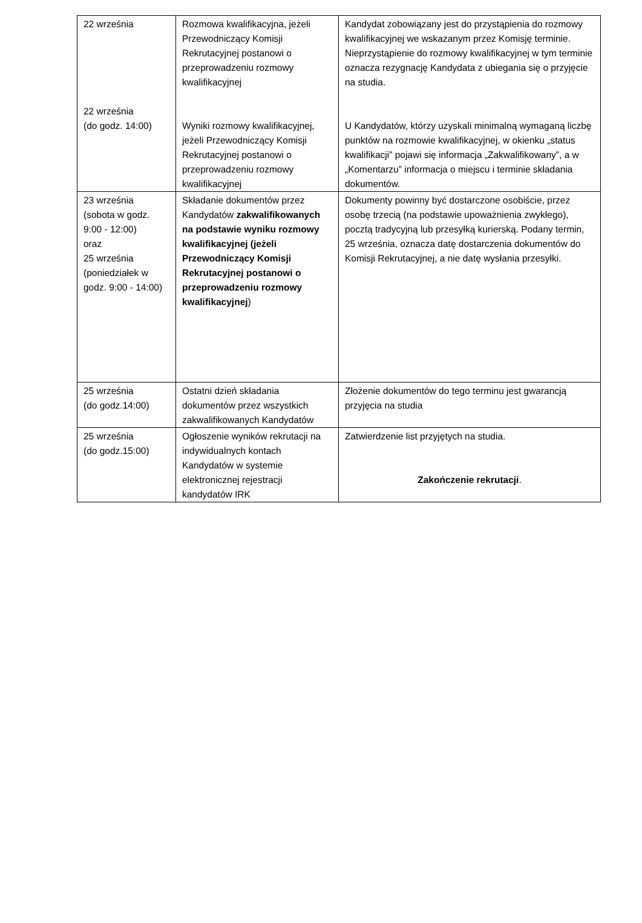| 22 września 22 września (do godz. 14:00) | Rozmowa kwalifikacyjna, jeżeli Przewodniczący Komisji Rekrutacyjnej postanowi o przeprowadzeniu rozmowy kwalifikacyjnej Wyniki rozmowy kwalifikacyjnej, jeżeli Przewodniczący Komisji Rekrutacyjnej postanowi o przeprowadzeniu rozmowy kwalifikacyjnej | Kandydat zobowiązany jest do przystąpienia do rozmowy kwalifikacyjnej we wskazanym przez Komisję terminie. Nieprzystąpienie do rozmowy kwalifikacyjnej w tym terminie oznacza rezygnację Kandydata z ubiegania się o przyjęcie na studia. U Kandydatów, którzy uzyskali minimalną wymaganą liczbę punktów na rozmowie kwalifikacyjnej, w okienku „status kwalifikacji” pojawi się informacja „Zakwalifikowany”, a w „Komentarzu” informacja o miejscu i terminie składania dokumentów. |
| 23 września (sobota w godz. 9:00 - 12:00) oraz 25 września (poniedziałek w godz. 9:00 - 14:00) | Składanie dokumentów przez Kandydatów zakwalifikowanych na podstawie wyniku rozmowy kwalifikacyjnej (jeżeli Przewodniczący Komisji Rekrutacyjnej postanowi o przeprowadzeniu rozmowy kwalifikacyjnej ) | Dokumenty powinny być dostarczone osobiście, przez osobę trzecią (na podstawie upoważnienia zwykłego), pocztą tradycyjną lub przesyłką kurierską. Podany termin, 25 września, oznacza datę dostarczenia dokumentów do Komisji Rekrutacyjnej, a nie datę wysłania przesyłki. |
| 25 września (do godz.14:00) | Ostatni dzień składania dokumentów przez wszystkich zakwalifikowanych Kandydatów | Złożenie dokumentów do tego terminu jest gwarancją przyjęcia na studia |
| 25 września (do godz.15:00) | Ogłoszenie wyników rekrutacji na indywidualnych kontach Kandydatów w systemie elektronicznej rejestracji kandydatów IRK | Zatwierdzenie list przyjętych na studia. Zakończenie rekrutacji . |